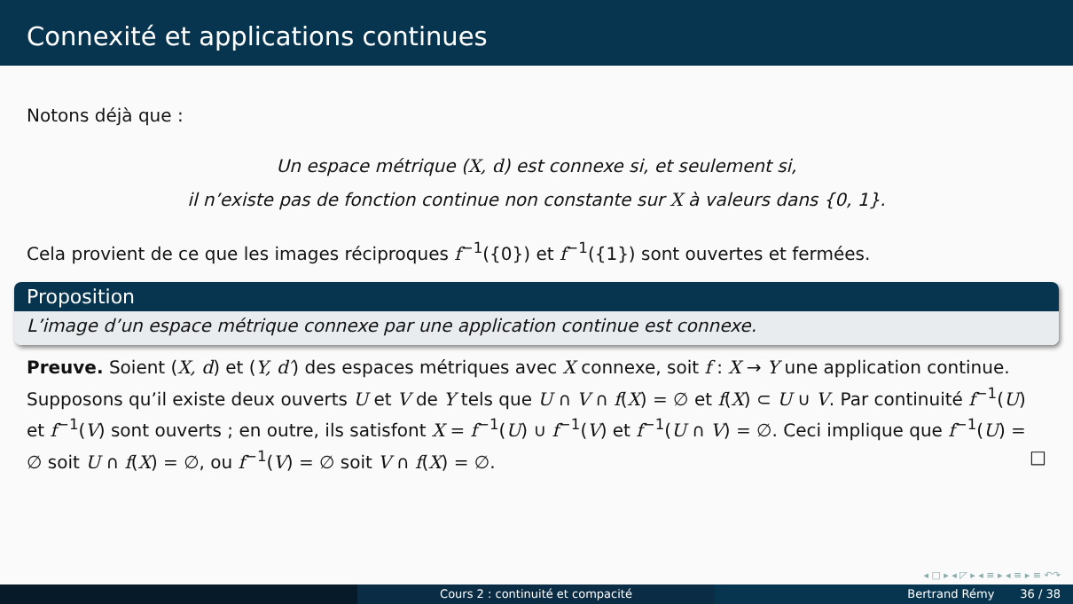Connexité et applications continues
Notons déjà que :
Un espace métrique (X, d) est connexe si, et seulement si,
il n’existe pas de fonction continue non constante sur X à valeurs dans {0, 1}.
Cela provient de ce que les images réciproques f<sup>−1</sup>({0}) et f<sup>−1</sup>({1}) sont ouvertes et fermées.
Proposition
L’image d’un espace métrique connexe par une application continue est connexe.
Preuve. Soient (X, d) et (Y, d′) des espaces métriques avec X connexe, soit f : X → Y une application continue. Supposons qu’il existe deux ouverts U et V de Y tels que U ∩ V ∩ f(X) = ∅ et f(X) ⊂ U ∪ V. Par continuité f<sup>−1</sup>(U) et f<sup>−1</sup>(V) sont ouverts ; en outre, ils satisfont X = f<sup>−1</sup>(U) ∪ f<sup>−1</sup>(V) et f<sup>−1</sup>(U ∩ V) = ∅. Ceci implique que f<sup>−1</sup>(U) = ∅ soit U ∩ f(X) = ∅, ou f<sup>−1</sup>(V) = ∅ soit V ∩ f(X) = ∅. □
◂ □ ▸ ◂ ◸ ▸ ◂ ≡ ▸ ◂ ≡ ▸ ≡ ↶↷
Cours 2 : continuité et compacité Bertrand Rémy 36 / 38